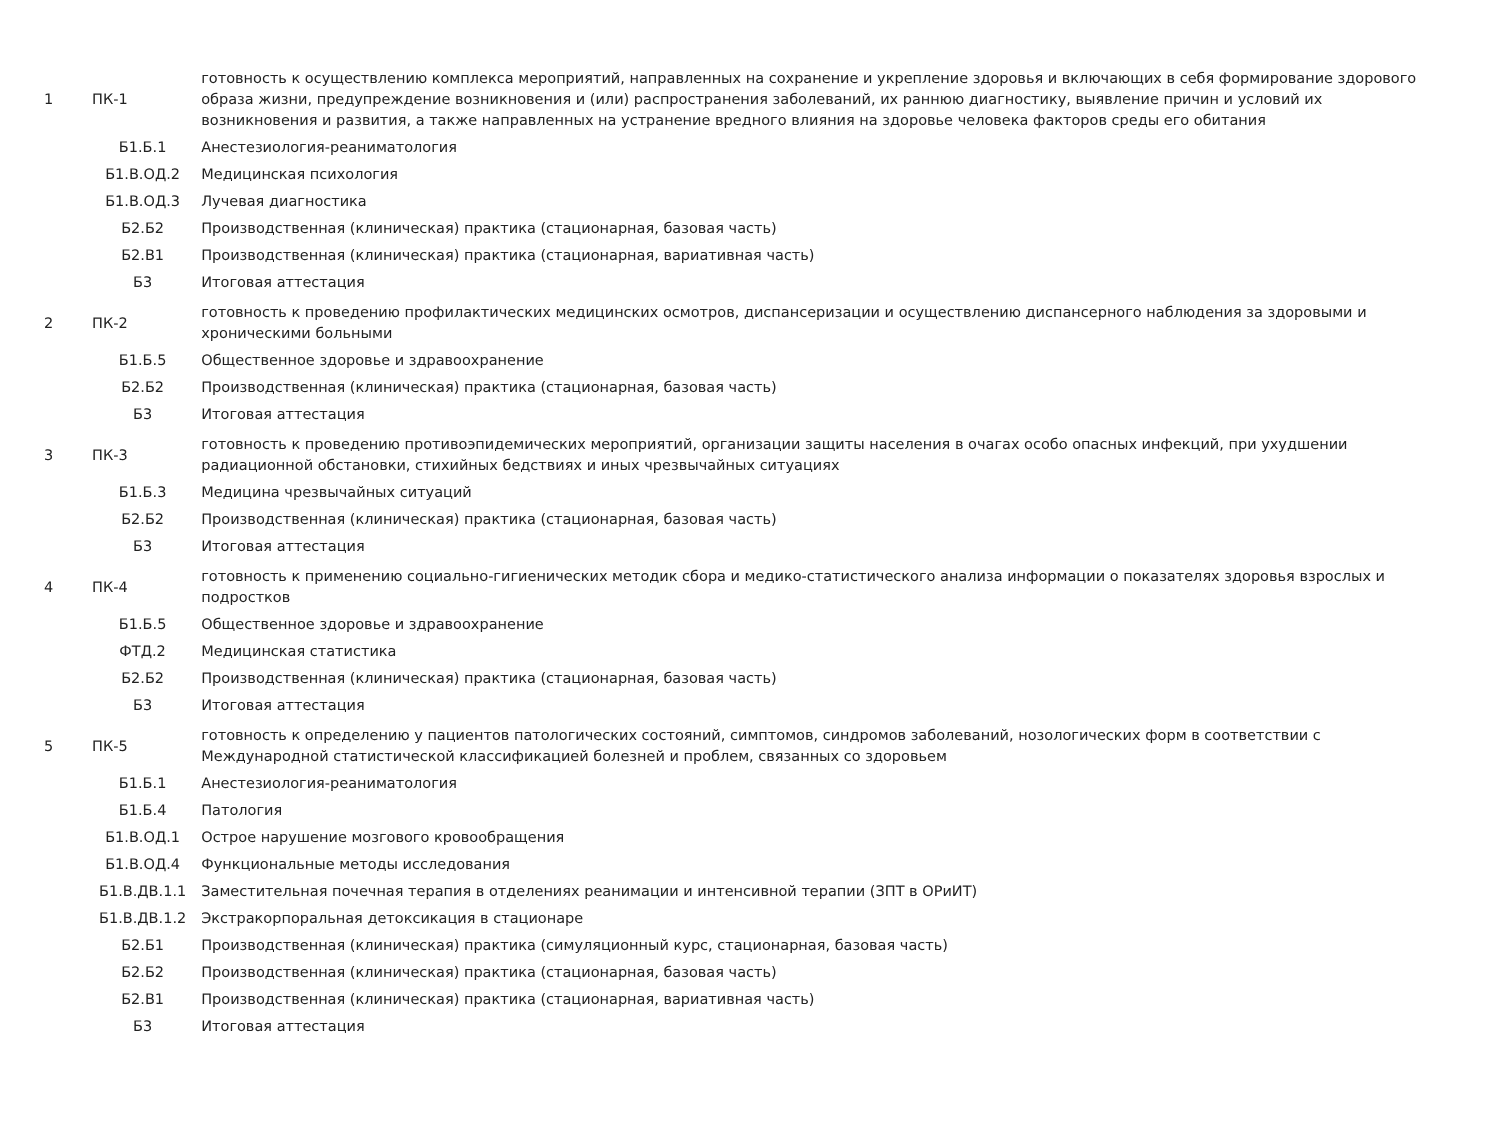| 1 | ПК-1 | готовность к осуществлению комплекса мероприятий, направленных на сохранение и укрепление здоровья и включающих в себя формирование здорового образа жизни, предупреждение возникновения и (или) распространения заболеваний, их раннюю диагностику, выявление причин и условий их возникновения и развития, а также направленных на устранение вредного влияния на здоровье человека факторов среды его обитания |
| | Б1.Б.1 | Анестезиология-реаниматология |
| | Б1.В.ОД.2 | Медицинская психология |
| | Б1.В.ОД.3 | Лучевая диагностика |
| | Б2.Б2 | Производственная (клиническая) практика (стационарная, базовая часть) |
| | Б2.В1 | Производственная (клиническая) практика (стационарная, вариативная часть) |
| | Б3 | Итоговая аттестация |
| 2 | ПК-2 | готовность к проведению профилактических медицинских осмотров, диспансеризации и осуществлению диспансерного наблюдения за здоровыми и хроническими больными |
| | Б1.Б.5 | Общественное здоровье и здравоохранение |
| | Б2.Б2 | Производственная (клиническая) практика (стационарная, базовая часть) |
| | Б3 | Итоговая аттестация |
| 3 | ПК-3 | готовность к проведению противоэпидемических мероприятий, организации защиты населения в очагах особо опасных инфекций, при ухудшении радиационной обстановки, стихийных бедствиях и иных чрезвычайных ситуациях |
| | Б1.Б.3 | Медицина чрезвычайных ситуаций |
| | Б2.Б2 | Производственная (клиническая) практика (стационарная, базовая часть) |
| | Б3 | Итоговая аттестация |
| 4 | ПК-4 | готовность к применению социально-гигиенических методик сбора и медико-статистического анализа информации о показателях здоровья взрослых и подростков |
| | Б1.Б.5 | Общественное здоровье и здравоохранение |
| | ФТД.2 | Медицинская статистика |
| | Б2.Б2 | Производственная (клиническая) практика (стационарная, базовая часть) |
| | Б3 | Итоговая аттестация |
| 5 | ПК-5 | готовность к определению у пациентов патологических состояний, симптомов, синдромов заболеваний, нозологических форм в соответствии с Международной статистической классификацией болезней и проблем, связанных со здоровьем |
| | Б1.Б.1 | Анестезиология-реаниматология |
| | Б1.Б.4 | Патология |
| | Б1.В.ОД.1 | Острое нарушение мозгового кровообращения |
| | Б1.В.ОД.4 | Функциональные методы исследования |
| | Б1.В.ДВ.1.1 | Заместительная почечная терапия в отделениях реанимации и интенсивной терапии (ЗПТ в ОРиИТ) |
| | Б1.В.ДВ.1.2 | Экстракорпоральная детоксикация в стационаре |
| | Б2.Б1 | Производственная (клиническая) практика (симуляционный курс, стационарная, базовая часть) |
| | Б2.Б2 | Производственная (клиническая) практика (стационарная, базовая часть) |
| | Б2.В1 | Производственная (клиническая) практика (стационарная, вариативная часть) |
| | Б3 | Итоговая аттестация |